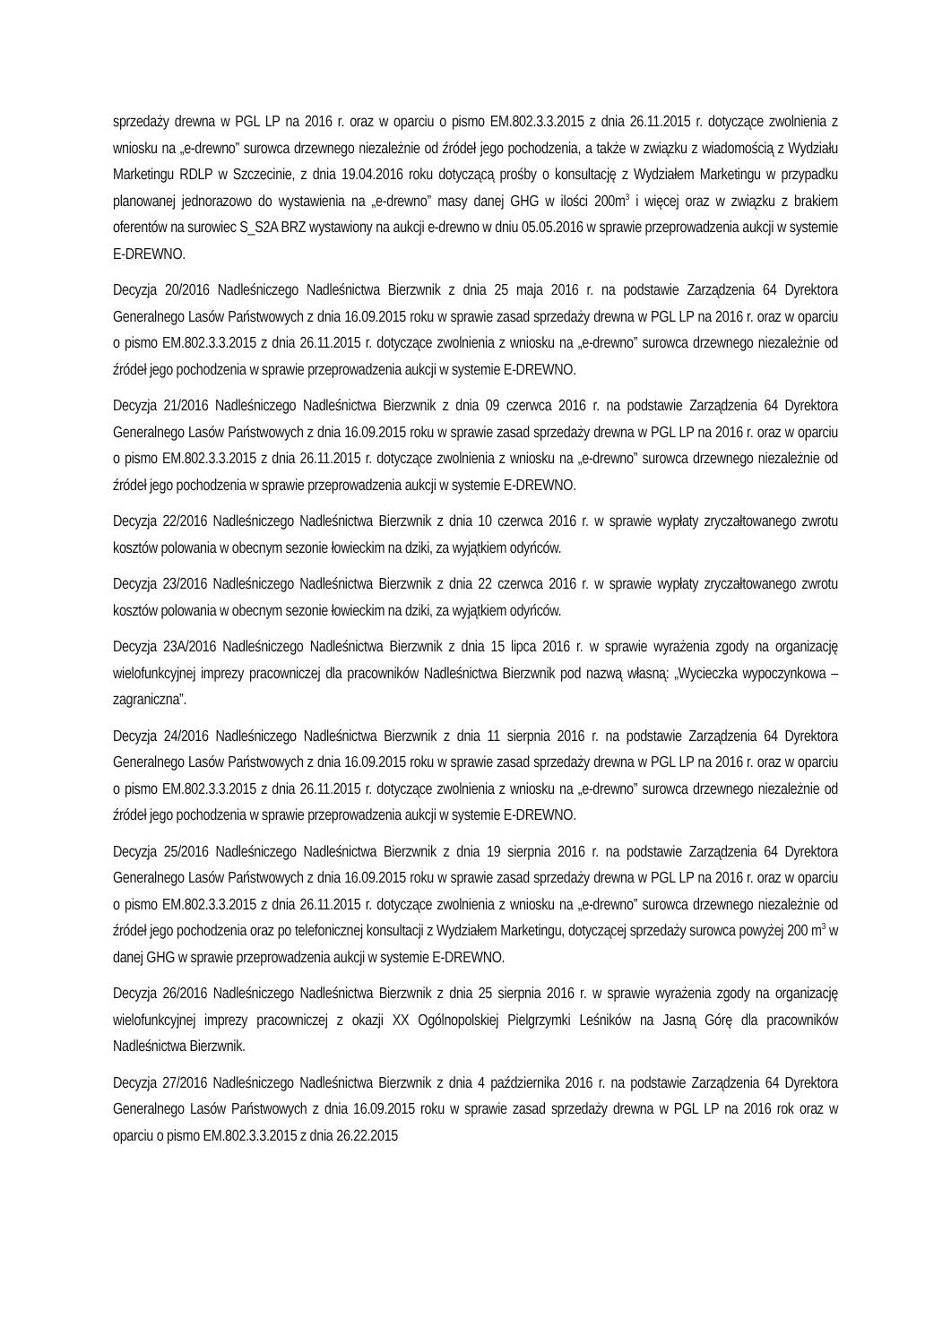sprzedaży drewna w PGL LP na 2016 r. oraz w oparciu o pismo EM.802.3.3.2015 z dnia 26.11.2015 r. dotyczące zwolnienia z wniosku na „e-drewno” surowca drzewnego niezależnie od źródeł jego pochodzenia, a także w związku z wiadomością z Wydziału Marketingu RDLP w Szczecinie, z dnia 19.04.2016 roku dotyczącą prośby o konsultację z Wydziałem Marketingu w przypadku planowanej jednorazowo do wystawienia na „e-drewno” masy danej GHG w ilości 200m<sup>3</sup> i więcej oraz w związku z brakiem oferentów na surowiec S_S2A BRZ wystawiony na aukcji e-drewno w dniu 05.05.2016 w sprawie przeprowadzenia aukcji w systemie E-DREWNO.
Decyzja 20/2016 Nadleśniczego Nadleśnictwa Bierzwnik z dnia 25 maja 2016 r. na podstawie Zarządzenia 64 Dyrektora Generalnego Lasów Państwowych z dnia 16.09.2015 roku w sprawie zasad sprzedaży drewna w PGL LP na 2016 r. oraz w oparciu o pismo EM.802.3.3.2015 z dnia 26.11.2015 r. dotyczące zwolnienia z wniosku na „e-drewno” surowca drzewnego niezależnie od źródeł jego pochodzenia w sprawie przeprowadzenia aukcji w systemie E-DREWNO.
Decyzja 21/2016 Nadleśniczego Nadleśnictwa Bierzwnik z dnia 09 czerwca 2016 r. na podstawie Zarządzenia 64 Dyrektora Generalnego Lasów Państwowych z dnia 16.09.2015 roku w sprawie zasad sprzedaży drewna w PGL LP na 2016 r. oraz w oparciu o pismo EM.802.3.3.2015 z dnia 26.11.2015 r. dotyczące zwolnienia z wniosku na „e-drewno” surowca drzewnego niezależnie od źródeł jego pochodzenia w sprawie przeprowadzenia aukcji w systemie E-DREWNO.
Decyzja 22/2016 Nadleśniczego Nadleśnictwa Bierzwnik z dnia 10 czerwca 2016 r. w sprawie wypłaty zryczałtowanego zwrotu kosztów polowania w obecnym sezonie łowieckim na dziki, za wyjątkiem odyńców.
Decyzja 23/2016 Nadleśniczego Nadleśnictwa Bierzwnik z dnia 22 czerwca 2016 r. w sprawie wypłaty zryczałtowanego zwrotu kosztów polowania w obecnym sezonie łowieckim na dziki, za wyjątkiem odyńców.
Decyzja 23A/2016 Nadleśniczego Nadleśnictwa Bierzwnik z dnia 15 lipca 2016 r. w sprawie wyrażenia zgody na organizację wielofunkcyjnej imprezy pracowniczej dla pracowników Nadleśnictwa Bierzwnik pod nazwą własną: „Wycieczka wypoczynkowa – zagraniczna”.
Decyzja 24/2016 Nadleśniczego Nadleśnictwa Bierzwnik z dnia 11 sierpnia 2016 r. na podstawie Zarządzenia 64 Dyrektora Generalnego Lasów Państwowych z dnia 16.09.2015 roku w sprawie zasad sprzedaży drewna w PGL LP na 2016 r. oraz w oparciu o pismo EM.802.3.3.2015 z dnia 26.11.2015 r. dotyczące zwolnienia z wniosku na „e-drewno” surowca drzewnego niezależnie od źródeł jego pochodzenia w sprawie przeprowadzenia aukcji w systemie E-DREWNO.
Decyzja 25/2016 Nadleśniczego Nadleśnictwa Bierzwnik z dnia 19 sierpnia 2016 r. na podstawie Zarządzenia 64 Dyrektora Generalnego Lasów Państwowych z dnia 16.09.2015 roku w sprawie zasad sprzedaży drewna w PGL LP na 2016 r. oraz w oparciu o pismo EM.802.3.3.2015 z dnia 26.11.2015 r. dotyczące zwolnienia z wniosku na „e-drewno” surowca drzewnego niezależnie od źródeł jego pochodzenia oraz po telefonicznej konsultacji z Wydziałem Marketingu, dotyczącej sprzedaży surowca powyżej 200 m<sup>3</sup> w danej GHG w sprawie przeprowadzenia aukcji w systemie E-DREWNO.
Decyzja 26/2016 Nadleśniczego Nadleśnictwa Bierzwnik z dnia 25 sierpnia 2016 r. w sprawie wyrażenia zgody na organizację wielofunkcyjnej imprezy pracowniczej z okazji XX Ogólnopolskiej Pielgrzymki Leśników na Jasną Górę dla pracowników Nadleśnictwa Bierzwnik.
Decyzja 27/2016 Nadleśniczego Nadleśnictwa Bierzwnik z dnia 4 października 2016 r. na podstawie Zarządzenia 64 Dyrektora Generalnego Lasów Państwowych z dnia 16.09.2015 roku w sprawie zasad sprzedaży drewna w PGL LP na 2016 rok oraz w oparciu o pismo EM.802.3.3.2015 z dnia 26.22.2015